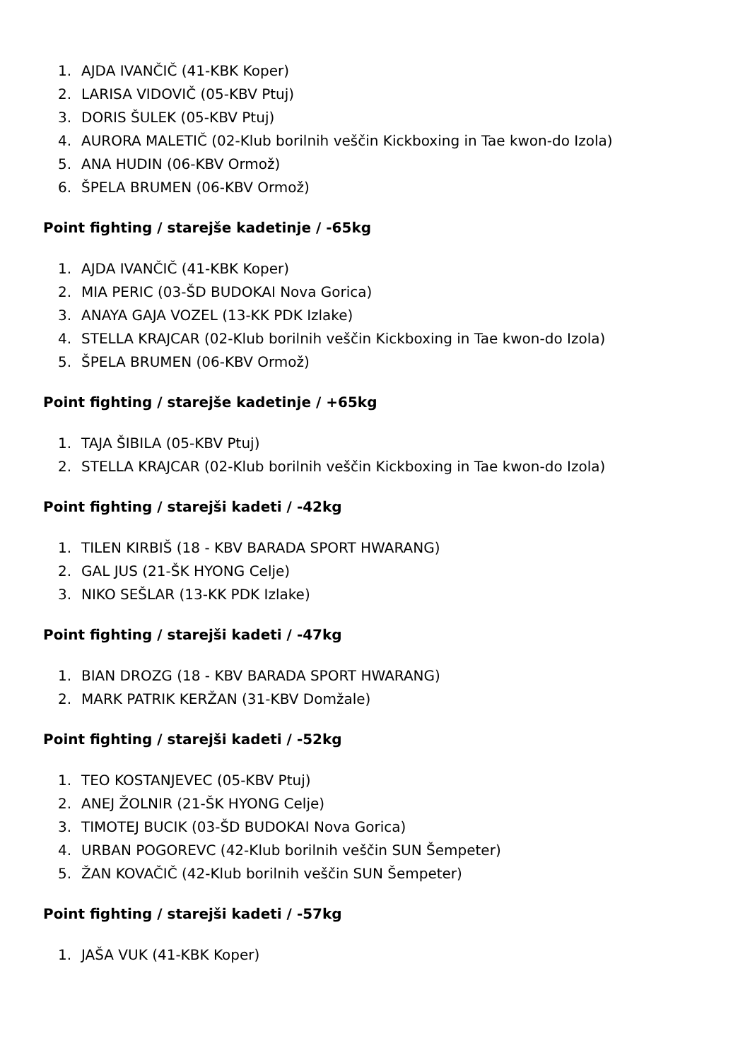1. AJDA IVANČIČ (41-KBK Koper)
2. LARISA VIDOVIČ (05-KBV Ptuj)
3. DORIS ŠULEK (05-KBV Ptuj)
4. AURORA MALETIČ (02-Klub borilnih veščin Kickboxing in Tae kwon-do Izola)
5. ANA HUDIN (06-KBV Ormož)
6. ŠPELA BRUMEN (06-KBV Ormož)
Point fighting / starejše kadetinje / -65kg
1. AJDA IVANČIČ (41-KBK Koper)
2. MIA PERIC (03-ŠD BUDOKAI Nova Gorica)
3. ANAYA GAJA VOZEL (13-KK PDK Izlake)
4. STELLA KRAJCAR (02-Klub borilnih veščin Kickboxing in Tae kwon-do Izola)
5. ŠPELA BRUMEN (06-KBV Ormož)
Point fighting / starejše kadetinje / +65kg
1. TAJA ŠIBILA (05-KBV Ptuj)
2. STELLA KRAJCAR (02-Klub borilnih veščin Kickboxing in Tae kwon-do Izola)
Point fighting / starejši kadeti / -42kg
1. TILEN KIRBIŠ (18 - KBV BARADA SPORT HWARANG)
2. GAL JUS (21-ŠK HYONG Celje)
3. NIKO SEŠLAR (13-KK PDK Izlake)
Point fighting / starejši kadeti / -47kg
1. BIAN DROZG (18 - KBV BARADA SPORT HWARANG)
2. MARK PATRIK KERŽAN (31-KBV Domžale)
Point fighting / starejši kadeti / -52kg
1. TEO KOSTANJEVEC (05-KBV Ptuj)
2. ANEJ ŽOLNIR (21-ŠK HYONG Celje)
3. TIMOTEJ BUCIK (03-ŠD BUDOKAI Nova Gorica)
4. URBAN POGOREVC (42-Klub borilnih veščin SUN Šempeter)
5. ŽAN KOVAČIČ (42-Klub borilnih veščin SUN Šempeter)
Point fighting / starejši kadeti / -57kg
1. JAŠA VUK (41-KBK Koper)